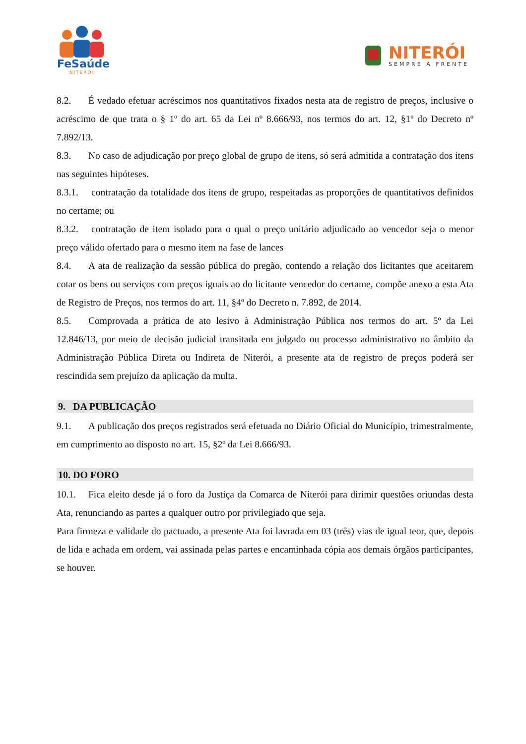FeSaúde
NITERÓI
NITERÓI
SEMPRE À FRENTE
8.2. É vedado efetuar acréscimos nos quantitativos fixados nesta ata de registro de preços, inclusive o acréscimo de que trata o § 1º do art. 65 da Lei nº 8.666/93, nos termos do art. 12, §1º do Decreto nº 7.892/13.
8.3. No caso de adjudicação por preço global de grupo de itens, só será admitida a contratação dos itens nas seguintes hipóteses.
8.3.1. contratação da totalidade dos itens de grupo, respeitadas as proporções de quantitativos definidos no certame; ou
8.3.2. contratação de item isolado para o qual o preço unitário adjudicado ao vencedor seja o menor preço válido ofertado para o mesmo item na fase de lances
8.4. A ata de realização da sessão pública do pregão, contendo a relação dos licitantes que aceitarem cotar os bens ou serviços com preços iguais ao do licitante vencedor do certame, compõe anexo a esta Ata de Registro de Preços, nos termos do art. 11, §4º do Decreto n. 7.892, de 2014.
8.5. Comprovada a prática de ato lesivo à Administração Pública nos termos do art. 5º da Lei 12.846/13, por meio de decisão judicial transitada em julgado ou processo administrativo no âmbito da Administração Pública Direta ou Indireta de Niterói, a presente ata de registro de preços poderá ser rescindida sem prejuízo da aplicação da multa.
9. DA PUBLICAÇÃO
9.1. A publicação dos preços registrados será efetuada no Diário Oficial do Município, trimestralmente, em cumprimento ao disposto no art. 15, §2º da Lei 8.666/93.
10. DO FORO
10.1. Fica eleito desde já o foro da Justiça da Comarca de Niterói para dirimir questões oriundas desta Ata, renunciando as partes a qualquer outro por privilegiado que seja.
Para firmeza e validade do pactuado, a presente Ata foi lavrada em 03 (três) vias de igual teor, que, depois de lida e achada em ordem, vai assinada pelas partes e encaminhada cópia aos demais órgãos participantes, se houver.